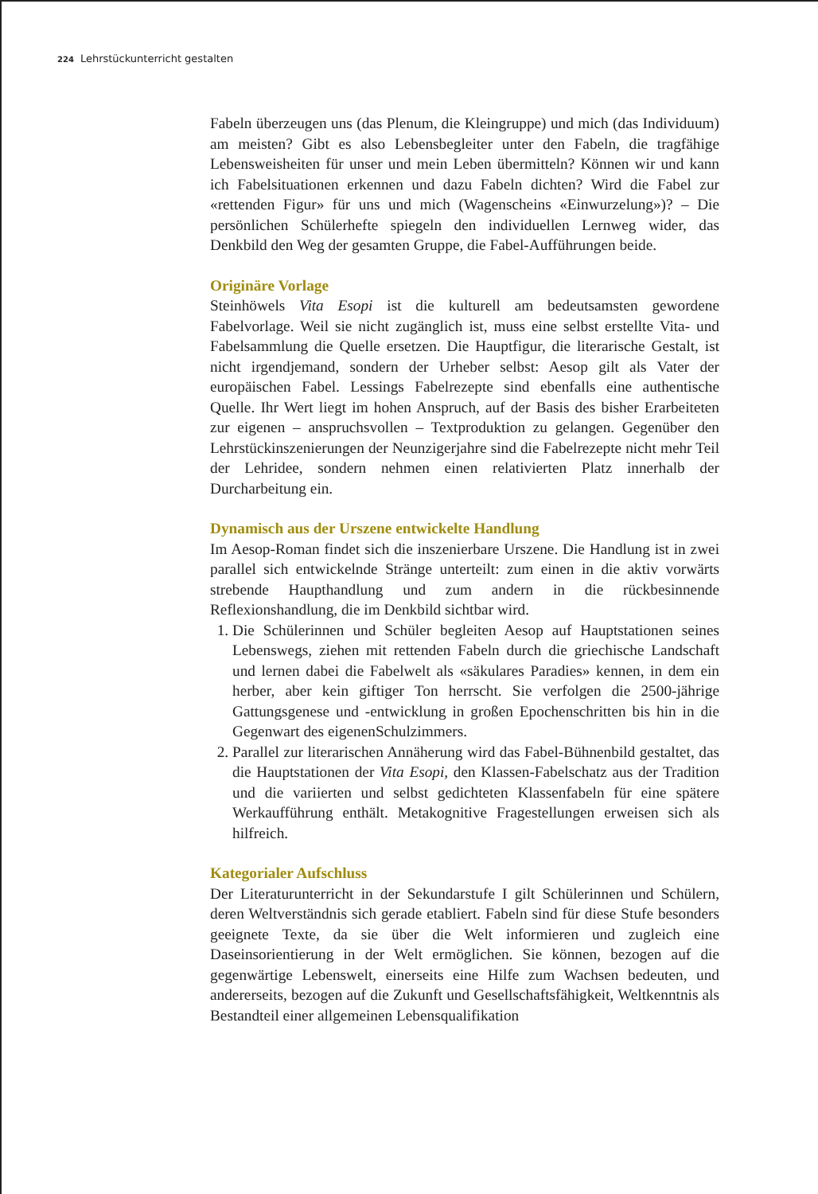224 Lehrstückunterricht gestalten
Fabeln überzeugen uns (das Plenum, die Kleingruppe) und mich (das Individuum) am meisten? Gibt es also Lebensbegleiter unter den Fabeln, die tragfähige Lebensweisheiten für unser und mein Leben übermitteln? Können wir und kann ich Fabelsituationen erkennen und dazu Fabeln dichten? Wird die Fabel zur «rettenden Figur» für uns und mich (Wagenscheins «Einwurzelung»)? – Die persönlichen Schülerhefte spiegeln den individuellen Lernweg wider, das Denkbild den Weg der gesamten Gruppe, die Fabel-Aufführungen beide.
Originäre Vorlage
Steinhöwels Vita Esopi ist die kulturell am bedeutsamsten gewordene Fabelvorlage. Weil sie nicht zugänglich ist, muss eine selbst erstellte Vita- und Fabelsammlung die Quelle ersetzen. Die Hauptfigur, die literarische Gestalt, ist nicht irgendjemand, sondern der Urheber selbst: Aesop gilt als Vater der europäischen Fabel. Lessings Fabelrezepte sind ebenfalls eine authentische Quelle. Ihr Wert liegt im hohen Anspruch, auf der Basis des bisher Erarbeiteten zur eigenen – anspruchsvollen – Textproduktion zu gelangen. Gegenüber den Lehrstückinszenierungen der Neunzigerjahre sind die Fabelrezepte nicht mehr Teil der Lehridee, sondern nehmen einen relativierten Platz innerhalb der Durcharbeitung ein.
Dynamisch aus der Urszene entwickelte Handlung
Im Aesop-Roman findet sich die inszenierbare Urszene. Die Handlung ist in zwei parallel sich entwickelnde Stränge unterteilt: zum einen in die aktiv vorwärts strebende Haupthandlung und zum andern in die rückbesinnende Reflexionshandlung, die im Denkbild sichtbar wird.
1. Die Schülerinnen und Schüler begleiten Aesop auf Hauptstationen seines Lebenswegs, ziehen mit rettenden Fabeln durch die griechische Landschaft und lernen dabei die Fabelwelt als «säkulares Paradies» kennen, in dem ein herber, aber kein giftiger Ton herrscht. Sie verfolgen die 2500-jährige Gattungsgenese und -entwicklung in großen Epochenschritten bis hin in die Gegenwart des eigenenSchulzimmers.
2. Parallel zur literarischen Annäherung wird das Fabel-Bühnenbild gestaltet, das die Hauptstationen der Vita Esopi, den Klassen-Fabelschatz aus der Tradition und die variierten und selbst gedichteten Klassenfabeln für eine spätere Werkaufführung enthält. Metakognitive Fragestellungen erweisen sich als hilfreich.
Kategorialer Aufschluss
Der Literaturunterricht in der Sekundarstufe I gilt Schülerinnen und Schülern, deren Weltverständnis sich gerade etabliert. Fabeln sind für diese Stufe besonders geeignete Texte, da sie über die Welt informieren und zugleich eine Daseinsorientierung in der Welt ermöglichen. Sie können, bezogen auf die gegenwärtige Lebenswelt, einerseits eine Hilfe zum Wachsen bedeuten, und andererseits, bezogen auf die Zukunft und Gesellschaftsfähigkeit, Weltkenntnis als Bestandteil einer allgemeinen Lebensqualifikation